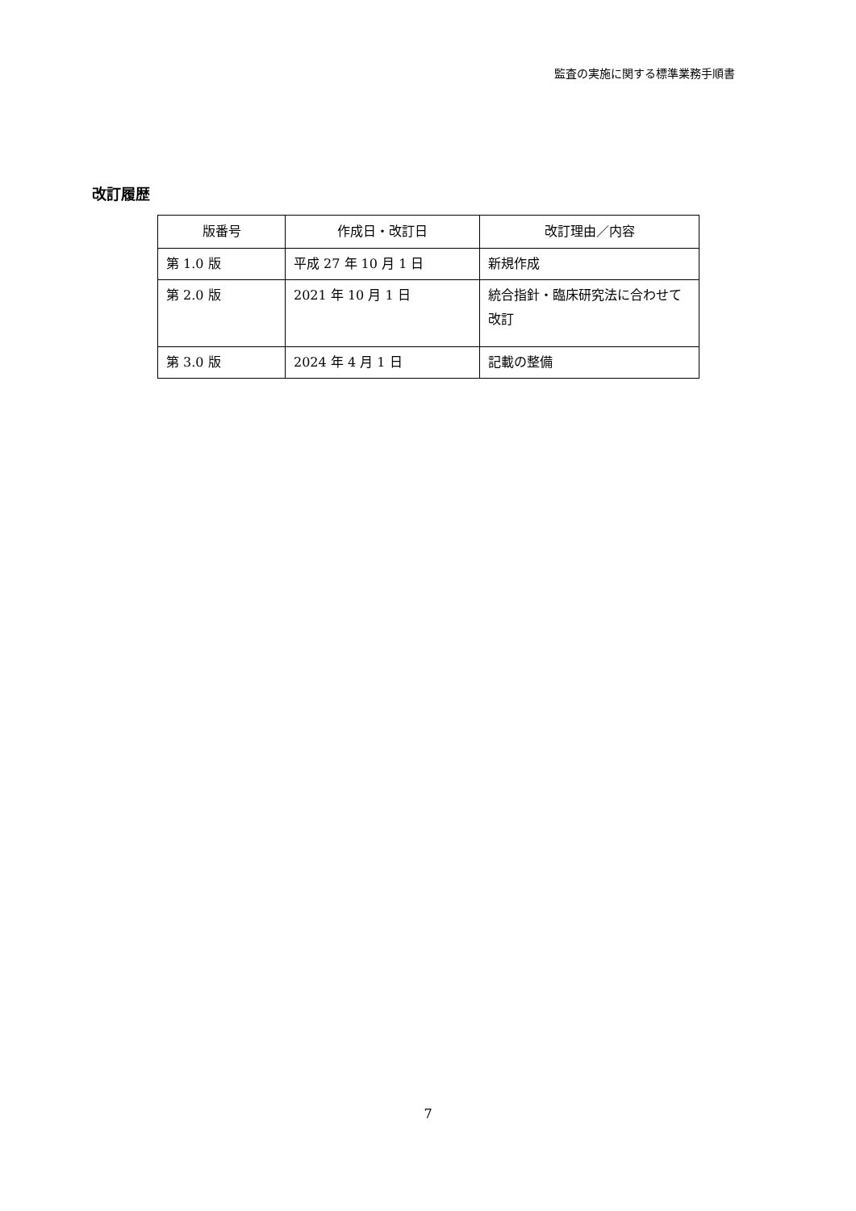監査の実施に関する標準業務手順書
改訂履歴
| 版番号 | 作成日・改訂日 | 改訂理由／内容 |
| --- | --- | --- |
| 第 1.0 版 | 平成 27 年 10 月 1 日 | 新規作成 |
| 第 2.0 版 | 2021 年 10 月 1 日 | 統合指針・臨床研究法に合わせて改訂 |
| 第 3.0 版 | 2024 年 4 月 1 日 | 記載の整備 |
7